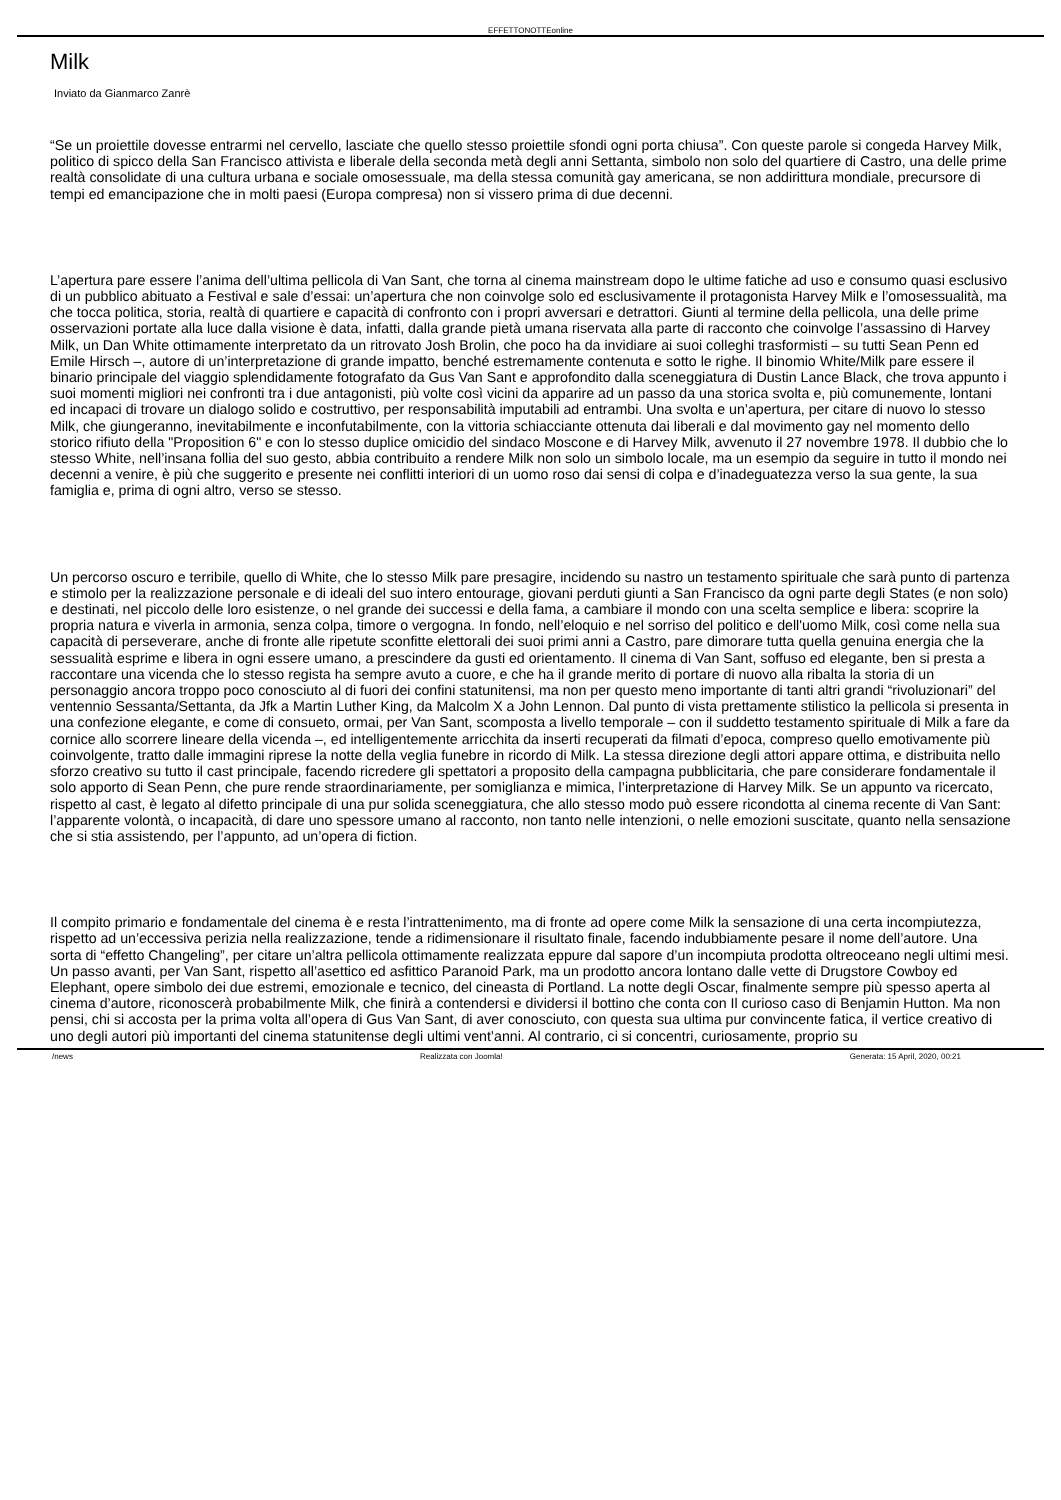EFFETTONOTTEonline
Milk
Inviato da Gianmarco Zanrè
“Se un proiettile dovesse entrarmi nel cervello, lasciate che quello stesso proiettile sfondi ogni porta chiusa”. Con queste parole si congeda Harvey Milk, politico di spicco della San Francisco attivista e liberale della seconda metà degli anni Settanta, simbolo non solo del quartiere di Castro, una delle prime realtà consolidate di una cultura urbana e sociale omosessuale, ma della stessa comunità gay americana, se non addirittura mondiale, precursore di tempi ed emancipazione che in molti paesi (Europa compresa) non si vissero prima di due decenni.
L’apertura pare essere l’anima dell’ultima pellicola di Van Sant, che torna al cinema mainstream dopo le ultime fatiche ad uso e consumo quasi esclusivo di un pubblico abituato a Festival e sale d’essai: un’apertura che non coinvolge solo ed esclusivamente il protagonista Harvey Milk e l’omosessualità, ma che tocca politica, storia, realtà di quartiere e capacità di confronto con i propri avversari e detrattori. Giunti al termine della pellicola, una delle prime osservazioni portate alla luce dalla visione è data, infatti, dalla grande pietà umana riservata alla parte di racconto che coinvolge l’assassino di Harvey Milk, un Dan White ottimamente interpretato da un ritrovato Josh Brolin, che poco ha da invidiare ai suoi colleghi trasformisti – su tutti Sean Penn ed Emile Hirsch –, autore di un’interpretazione di grande impatto, benché estremamente contenuta e sotto le righe. Il binomio White/Milk pare essere il binario principale del viaggio splendidamente fotografato da Gus Van Sant e approfondito dalla sceneggiatura di Dustin Lance Black, che trova appunto i suoi momenti migliori nei confronti tra i due antagonisti, più volte così vicini da apparire ad un passo da una storica svolta e, più comunemente, lontani ed incapaci di trovare un dialogo solido e costruttivo, per responsabilità imputabili ad entrambi. Una svolta e un’apertura, per citare di nuovo lo stesso Milk, che giungeranno, inevitabilmente e inconfutabilmente, con la vittoria schiacciante ottenuta dai liberali e dal movimento gay nel momento dello storico rifiuto della "Proposition 6" e con lo stesso duplice omicidio del sindaco Moscone e di Harvey Milk, avvenuto il 27 novembre 1978. Il dubbio che lo stesso White, nell’insana follia del suo gesto, abbia contribuito a rendere Milk non solo un simbolo locale, ma un esempio da seguire in tutto il mondo nei decenni a venire, è più che suggerito e presente nei conflitti interiori di un uomo roso dai sensi di colpa e d’inadeguatezza verso la sua gente, la sua famiglia e, prima di ogni altro, verso se stesso.
Un percorso oscuro e terribile, quello di White, che lo stesso Milk pare presagire, incidendo su nastro un testamento spirituale che sarà punto di partenza e stimolo per la realizzazione personale e di ideali del suo intero entourage, giovani perduti giunti a San Francisco da ogni parte degli States (e non solo) e destinati, nel piccolo delle loro esistenze, o nel grande dei successi e della fama, a cambiare il mondo con una scelta semplice e libera: scoprire la propria natura e viverla in armonia, senza colpa, timore o vergogna. In fondo, nell’eloquio e nel sorriso del politico e dell'uomo Milk, così come nella sua capacità di perseverare, anche di fronte alle ripetute sconfitte elettorali dei suoi primi anni a Castro, pare dimorare tutta quella genuina energia che la sessualità esprime e libera in ogni essere umano, a prescindere da gusti ed orientamento. Il cinema di Van Sant, soffuso ed elegante, ben si presta a raccontare una vicenda che lo stesso regista ha sempre avuto a cuore, e che ha il grande merito di portare di nuovo alla ribalta la storia di un personaggio ancora troppo poco conosciuto al di fuori dei confini statunitensi, ma non per questo meno importante di tanti altri grandi “rivoluzionari” del ventennio Sessanta/Settanta, da Jfk a Martin Luther King, da Malcolm X a John Lennon. Dal punto di vista prettamente stilistico la pellicola si presenta in una confezione elegante, e come di consueto, ormai, per Van Sant, scomposta a livello temporale – con il suddetto testamento spirituale di Milk a fare da cornice allo scorrere lineare della vicenda –, ed intelligentemente arricchita da inserti recuperati da filmati d’epoca, compreso quello emotivamente più coinvolgente, tratto dalle immagini riprese la notte della veglia funebre in ricordo di Milk. La stessa direzione degli attori appare ottima, e distribuita nello sforzo creativo su tutto il cast principale, facendo ricredere gli spettatori a proposito della campagna pubblicitaria, che pare considerare fondamentale il solo apporto di Sean Penn, che pure rende straordinariamente, per somiglianza e mimica, l’interpretazione di Harvey Milk. Se un appunto va ricercato, rispetto al cast, è legato al difetto principale di una pur solida sceneggiatura, che allo stesso modo può essere ricondotta al cinema recente di Van Sant: l’apparente volontà, o incapacità, di dare uno spessore umano al racconto, non tanto nelle intenzioni, o nelle emozioni suscitate, quanto nella sensazione che si stia assistendo, per l’appunto, ad un’opera di fiction.
Il compito primario e fondamentale del cinema è e resta l’intrattenimento, ma di fronte ad opere come Milk la sensazione di una certa incompiutezza, rispetto ad un’eccessiva perizia nella realizzazione, tende a ridimensionare il risultato finale, facendo indubbiamente pesare il nome dell’autore. Una sorta di “effetto Changeling”, per citare un’altra pellicola ottimamente realizzata eppure dal sapore d’un incompiuta prodotta oltreoceano negli ultimi mesi. Un passo avanti, per Van Sant, rispetto all’asettico ed asfittico Paranoid Park, ma un prodotto ancora lontano dalle vette di Drugstore Cowboy ed Elephant, opere simbolo dei due estremi, emozionale e tecnico, del cineasta di Portland. La notte degli Oscar, finalmente sempre più spesso aperta al cinema d’autore, riconoscerà probabilmente Milk, che finirà a contendersi e dividersi il bottino che conta con Il curioso caso di Benjamin Hutton. Ma non pensi, chi si accosta per la prima volta all’opera di Gus Van Sant, di aver conosciuto, con questa sua ultima pur convincente fatica, il vertice creativo di uno degli autori più importanti del cinema statunitense degli ultimi vent’anni. Al contrario, ci si concentri, curiosamente, proprio su
/news Realizzata con Joomla! Generata: 15 April, 2020, 00:21